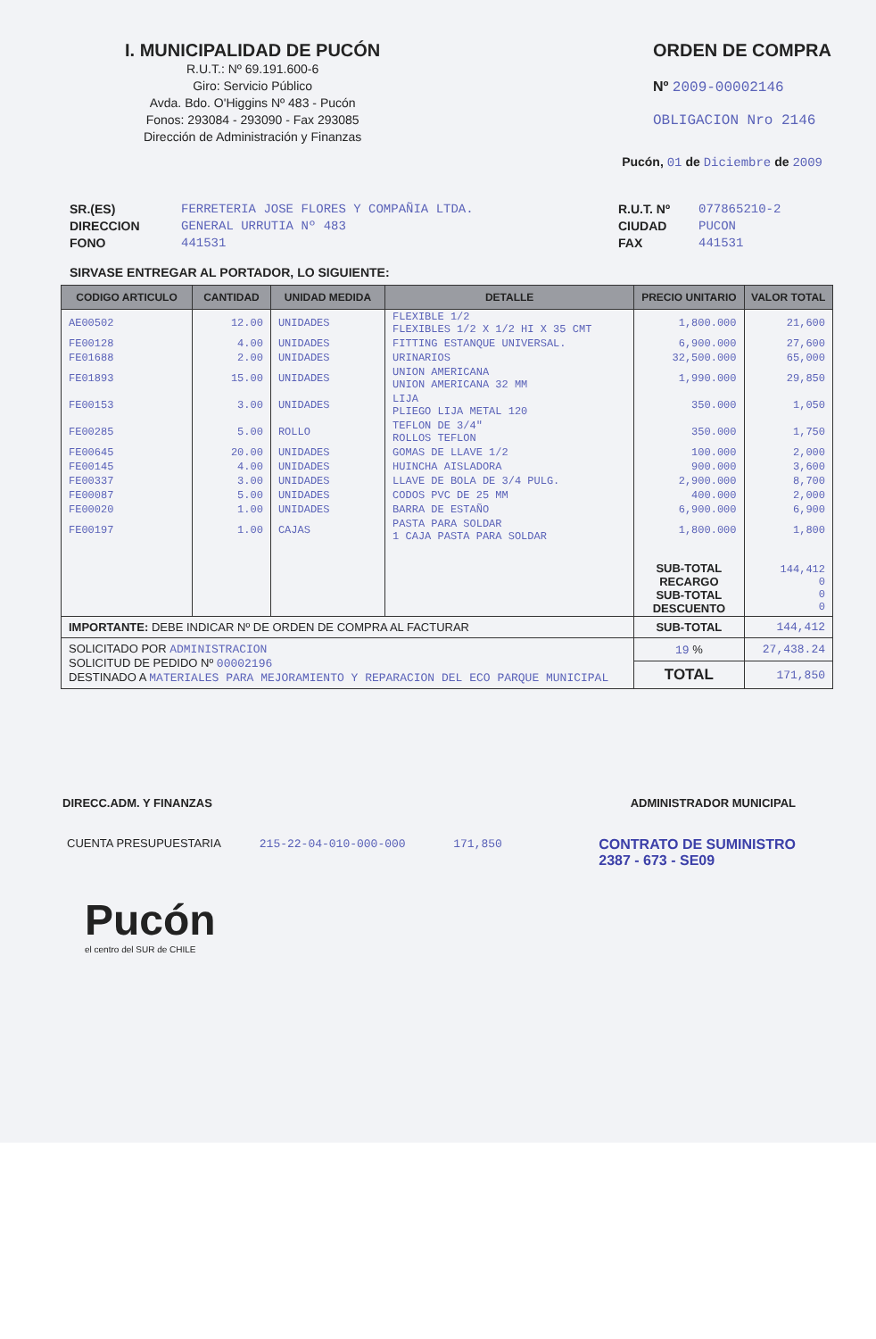I. MUNICIPALIDAD DE PUCÓN
R.U.T.: Nº 69.191.600-6
Giro: Servicio Público
Avda. Bdo. O'Higgins Nº 483 - Pucón
Fonos: 293084 - 293090 - Fax 293085
Dirección de Administración y Finanzas
ORDEN DE COMPRA
Nº 2009-00002146
OBLIGACION Nro 2146
Pucón, 01 de Diciembre de 2009
SR.(ES)
DIRECCION
FONO
FERRETERIA JOSE FLORES Y COMPAÑIA LTDA.
GENERAL URRUTIA Nº 483
441531
R.U.T. Nº
CIUDAD
FAX
077865210-2
PUCON
441531
SIRVASE ENTREGAR AL PORTADOR, LO SIGUIENTE:
| CODIGO ARTICULO | CANTIDAD | UNIDAD MEDIDA | DETALLE | PRECIO UNITARIO | VALOR TOTAL |
| --- | --- | --- | --- | --- | --- |
| AE00502 | 12.00 | UNIDADES | FLEXIBLE 1/2 FLEXIBLES 1/2 X 1/2 HI X 35 CMT | 1,800.000 | 21,600 |
| FE00128 | 4.00 | UNIDADES | FITTING ESTANQUE UNIVERSAL. | 6,900.000 | 27,600 |
| FE01688 | 2.00 | UNIDADES | URINARIOS | 32,500.000 | 65,000 |
| FE01893 | 15.00 | UNIDADES | UNION AMERICANA UNION AMERICANA 32 MM | 1,990.000 | 29,850 |
| FE00153 | 3.00 | UNIDADES | LIJA PLIEGO LIJA METAL 120 | 350.000 | 1,050 |
| FE00285 | 5.00 | ROLLO | TEFLON DE 3/4" ROLLOS TEFLON | 350.000 | 1,750 |
| FE00645 | 20.00 | UNIDADES | GOMAS DE LLAVE 1/2 | 100.000 | 2,000 |
| FE00145 | 4.00 | UNIDADES | HUINCHA AISLADORA | 900.000 | 3,600 |
| FE00337 | 3.00 | UNIDADES | LLAVE DE BOLA DE 3/4 PULG. | 2,900.000 | 8,700 |
| FE00087 | 5.00 | UNIDADES | CODOS PVC DE 25 MM | 400.000 | 2,000 |
| FE00020 | 1.00 | UNIDADES | BARRA DE ESTAÑO | 6,900.000 | 6,900 |
| FE00197 | 1.00 | CAJAS | PASTA PARA SOLDAR 1 CAJA PASTA PARA SOLDAR | 1,800.000 | 1,800 |
| | | | | SUB-TOTAL RECARGO SUB-TOTAL DESCUENTO | 144,412 0 0 0 |
| IMPORTANTE: DEBE INDICAR Nº DE ORDEN DE COMPRA AL FACTURAR | | | | SUB-TOTAL | 144,412 |
| SOLICITADO POR ADMINISTRACION SOLICITUD DE PEDIDO Nº 00002196 DESTINADO A MATERIALES PARA MEJORAMIENTO Y REPARACION DEL ECO PARQUE MUNICIPAL | | | | 19 % | 27,438.24 |
| | | | | TOTAL | 171,850 |
DIRECC.ADM. Y FINANZAS ADMINISTRADOR MUNICIPAL
CUENTA PRESUPUESTARIA 215-22-04-010-000-000 171,850
CONTRATO DE SUMINISTRO
2387 - 673 - SE09
Pucón
el centro del SUR de CHILE